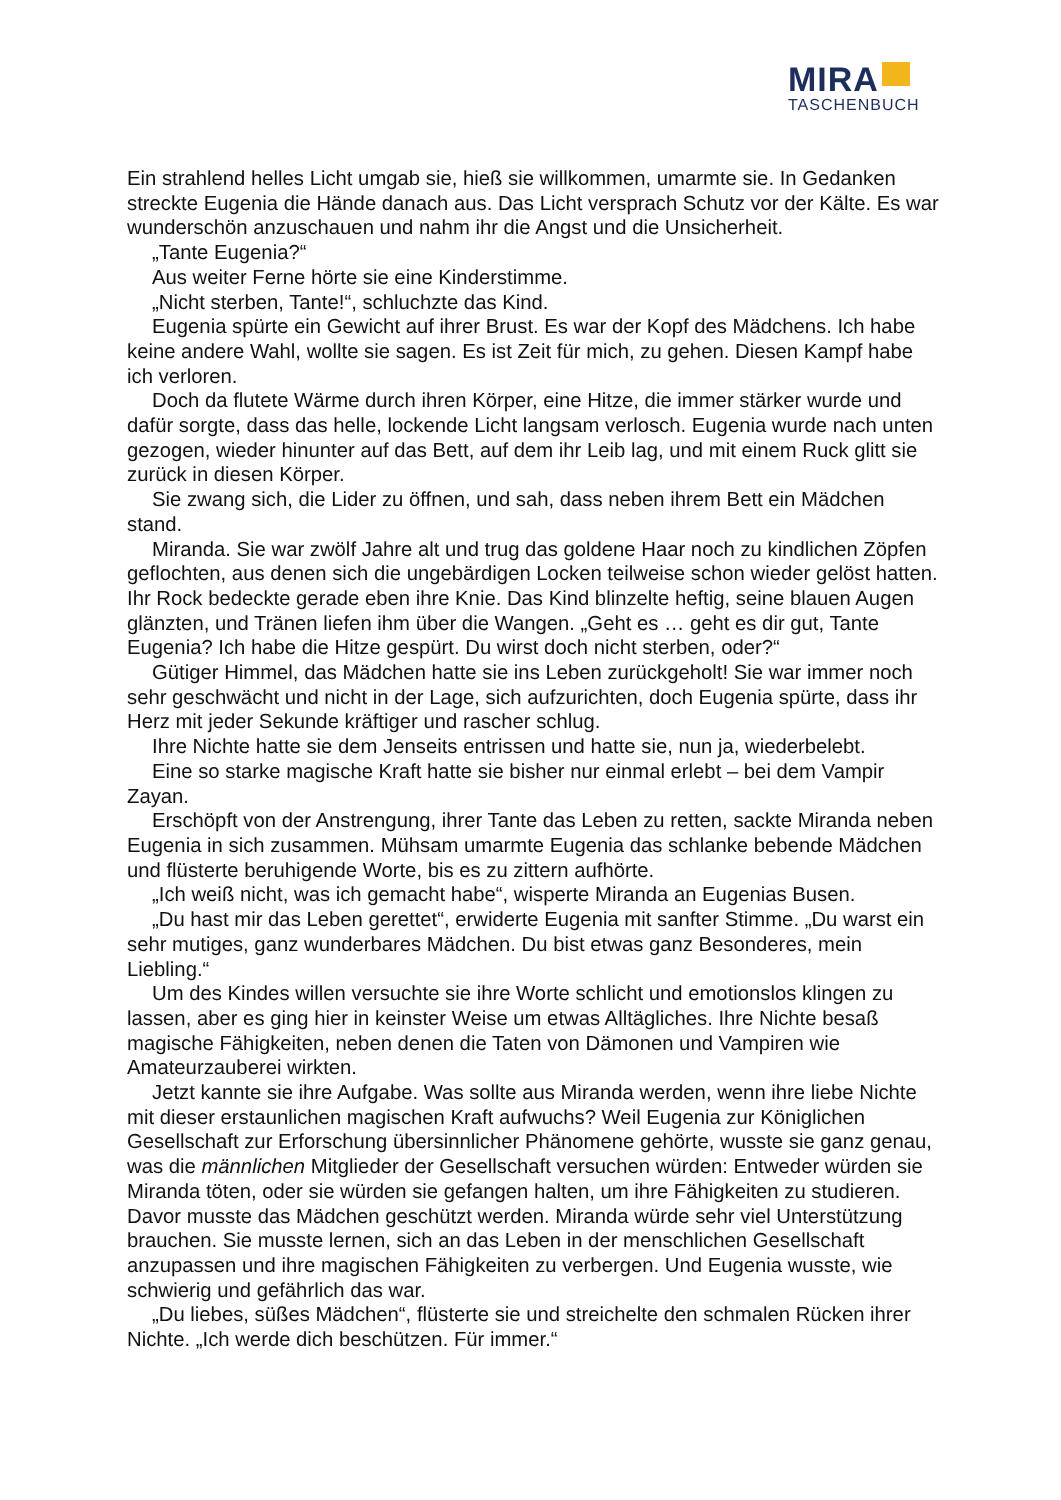MIRA
TASCHENBUCH
Ein strahlend helles Licht umgab sie, hieß sie willkommen, umarmte sie. In Gedanken streckte Eugenia die Hände danach aus. Das Licht versprach Schutz vor der Kälte. Es war wunderschön anzuschauen und nahm ihr die Angst und die Unsicherheit.
„Tante Eugenia?“
Aus weiter Ferne hörte sie eine Kinderstimme.
„Nicht sterben, Tante!“, schluchzte das Kind.
Eugenia spürte ein Gewicht auf ihrer Brust. Es war der Kopf des Mädchens. Ich habe keine andere Wahl, wollte sie sagen. Es ist Zeit für mich, zu gehen. Diesen Kampf habe ich verloren.
Doch da flutete Wärme durch ihren Körper, eine Hitze, die immer stärker wurde und dafür sorgte, dass das helle, lockende Licht langsam verlosch. Eugenia wurde nach unten gezogen, wieder hinunter auf das Bett, auf dem ihr Leib lag, und mit einem Ruck glitt sie zurück in diesen Körper.
Sie zwang sich, die Lider zu öffnen, und sah, dass neben ihrem Bett ein Mädchen stand.
Miranda. Sie war zwölf Jahre alt und trug das goldene Haar noch zu kindlichen Zöpfen geflochten, aus denen sich die ungebärdigen Locken teilweise schon wieder gelöst hatten. Ihr Rock bedeckte gerade eben ihre Knie. Das Kind blinzelte heftig, seine blauen Augen glänzten, und Tränen liefen ihm über die Wangen. „Geht es … geht es dir gut, Tante Eugenia? Ich habe die Hitze gespürt. Du wirst doch nicht sterben, oder?“
Gütiger Himmel, das Mädchen hatte sie ins Leben zurückgeholt! Sie war immer noch sehr geschwächt und nicht in der Lage, sich aufzurichten, doch Eugenia spürte, dass ihr Herz mit jeder Sekunde kräftiger und rascher schlug.
Ihre Nichte hatte sie dem Jenseits entrissen und hatte sie, nun ja, wiederbelebt.
Eine so starke magische Kraft hatte sie bisher nur einmal erlebt – bei dem Vampir Zayan.
Erschöpft von der Anstrengung, ihrer Tante das Leben zu retten, sackte Miranda neben Eugenia in sich zusammen. Mühsam umarmte Eugenia das schlanke bebende Mädchen und flüsterte beruhigende Worte, bis es zu zittern aufhörte.
„Ich weiß nicht, was ich gemacht habe“, wisperte Miranda an Eugenias Busen.
„Du hast mir das Leben gerettet“, erwiderte Eugenia mit sanfter Stimme. „Du warst ein sehr mutiges, ganz wunderbares Mädchen. Du bist etwas ganz Besonderes, mein Liebling.“
Um des Kindes willen versuchte sie ihre Worte schlicht und emotionslos klingen zu lassen, aber es ging hier in keinster Weise um etwas Alltägliches. Ihre Nichte besaß magische Fähigkeiten, neben denen die Taten von Dämonen und Vampiren wie Amateurzauberei wirkten.
Jetzt kannte sie ihre Aufgabe. Was sollte aus Miranda werden, wenn ihre liebe Nichte mit dieser erstaunlichen magischen Kraft aufwuchs? Weil Eugenia zur Königlichen Gesellschaft zur Erforschung übersinnlicher Phänomene gehörte, wusste sie ganz genau, was die männlichen Mitglieder der Gesellschaft versuchen würden: Entweder würden sie Miranda töten, oder sie würden sie gefangen halten, um ihre Fähigkeiten zu studieren. Davor musste das Mädchen geschützt werden. Miranda würde sehr viel Unterstützung brauchen. Sie musste lernen, sich an das Leben in der menschlichen Gesellschaft anzupassen und ihre magischen Fähigkeiten zu verbergen. Und Eugenia wusste, wie schwierig und gefährlich das war.
„Du liebes, süßes Mädchen“, flüsterte sie und streichelte den schmalen Rücken ihrer Nichte. „Ich werde dich beschützen. Für immer.“